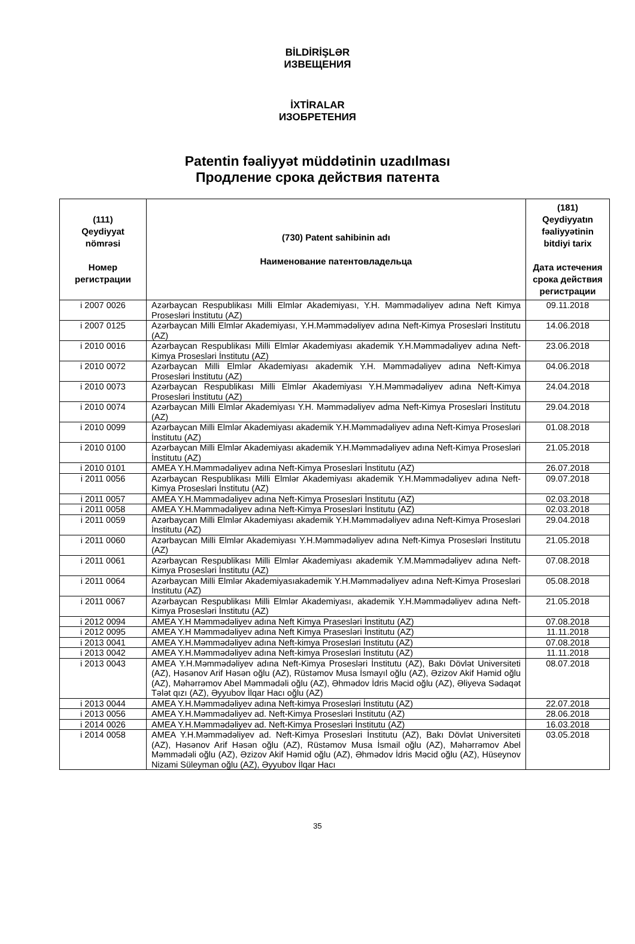BİLDİRİŞLƏR
ИЗВЕЩЕНИЯ
İXTİRALAR
ИЗОБРЕТЕНИЯ
Patentin fəaliyyət müddətinin uzadılması
Продление срока действия патента
| (111) Qeydiyyat nömrəsi Номер регистрации | (730) Patent sahibinin adı Наименование патентовладельца | (181) Qeydiyyatın fəaliyyətinin bitdiyi tarix Дата истечения срока действия регистрации |
| --- | --- | --- |
| i 2007 0026 | Azərbaycan Respublikası Milli Elmlər Akademiyası, Y.H. Məmmədəliyev adına Neft Kimya Prosesləri İnstitutu (AZ) | 09.11.2018 |
| i 2007 0125 | Azərbaycan Milli Elmlər Akademiyası, Y.H.Məmmədəliyev adına Neft-Kimya Prosesləri İnstitutu (AZ) | 14.06.2018 |
| i 2010 0016 | Azərbaycan Respublikası Milli Elmlər Akademiyası akademik Y.H.Məmmədəliyev adına Neft-Kimya Prosesləri İnstitutu (AZ) | 23.06.2018 |
| i 2010 0072 | Azərbaycan Milli Elmlər Akademiyası akademik Y.H. Məmmədəliyev adına Neft-Kimya Prosesləri İnstitutu (AZ) | 04.06.2018 |
| i 2010 0073 | Azərbaycan Respublikası Milli Elmlər Akademiyası Y.H.Məmmədəliyev adına Neft-Kimya Prosesləri İnstitutu (AZ) | 24.04.2018 |
| i 2010 0074 | Azərbaycan Milli Elmlər Akademiyası Y.H. Məmmədəliyev adma Neft-Kimya Prosesləri İnstitutu (AZ) | 29.04.2018 |
| i 2010 0099 | Azərbaycan Milli Elmlər Akademiyası akademik Y.H.Məmmədəliyev adına Neft-Kimya Prosesləri İnstitutu (AZ) | 01.08.2018 |
| i 2010 0100 | Azərbaycan Milli Elmlər Akademiyası akademik Y.H.Məmmədəliyev adına Neft-Kimya Prosesləri İnstitutu (AZ) | 21.05.2018 |
| i 2010 0101 | AMEA Y.H.Məmmədəliyev adına Neft-Kimya Prosesləri İnstitutu (AZ) | 26.07.2018 |
| i 2011 0056 | Azərbaycan Respublikası Milli Elmlər Akademiyası akademik Y.H.Məmmədəliyev adına Neft-Kimya Prosesləri İnstitutu (AZ) | 09.07.2018 |
| i 2011 0057 | AMEA Y.H.Məmmədəliyev adına Neft-Kimya Prosesləri İnstitutu (AZ) | 02.03.2018 |
| i 2011 0058 | AMEA Y.H.Məmmədəliyev adına Neft-Kimya Prosesləri İnstitutu (AZ) | 02.03.2018 |
| i 2011 0059 | Azərbaycan Milli Elmlər Akademiyası akademik Y.H.Məmmədəliyev adına Neft-Kimya Prosesləri İnstitutu (AZ) | 29.04.2018 |
| i 2011 0060 | Azərbaycan Milli Elmlər Akademiyası Y.H.Məmmədəliyev adına Neft-Kimya Prosesləri İnstitutu (AZ) | 21.05.2018 |
| i 2011 0061 | Azərbaycan Respublikası Milli Elmlər Akademiyası akademik Y.M.Məmmədəliyev adına Neft-Kimya Prosesləri İnstitutu (AZ) | 07.08.2018 |
| i 2011 0064 | Azərbaycan Milli Elmlər Akademiyasıakademik Y.H.Məmmədəliyev adına Neft-Kimya Prosesləri İnstitutu (AZ) | 05.08.2018 |
| i 2011 0067 | Azərbaycan Respublikası Milli Elmlər Akademiyası, akademik Y.H.Məmmədəliyev adına Neft-Kimya Prosesləri İnstitutu (AZ) | 21.05.2018 |
| i 2012 0094 | AMEA Y.H Məmmədəliyev adına Neft Kimya Prasesləri İnstitutu (AZ) | 07.08.2018 |
| i 2012 0095 | AMEA Y.H Məmmədəliyev adına Neft Kimya Prasesləri İnstitutu (AZ) | 11.11.2018 |
| i 2013 0041 | AMEA Y.H.Məmmədəliyev adına Neft-kimya Prosesləri İnstitutu (AZ) | 07.08.2018 |
| i 2013 0042 | AMEA Y.H.Məmmədəliyev adına Neft-kimya Prosesləri İnstitutu (AZ) | 11.11.2018 |
| i 2013 0043 | AMEA Y.H.Məmmədəliyev adına Neft-Kimya Prosesləri İnstitutu (AZ), Bakı Dövlət Universiteti (AZ), Həsənov Arif Həsən oğlu (AZ), Rüstəmov Musa İsmayıl oğlu (AZ), Əzizov Akif Həmid oğlu (AZ), Məhərrəmov Abel Məmmədəli oğlu (AZ), Əhmədov İdris Məcid oğlu (AZ), Əliyeva Sədaqət Tələt qızı (AZ), Əyyubov İlqar Hacı oğlu (AZ) | 08.07.2018 |
| i 2013 0044 | AMEA Y.H.Məmmədəliyev adına Neft-kimya Prosesləri İnstitutu (AZ) | 22.07.2018 |
| i 2013 0056 | AMEA Y.H.Məmmədəliyev ad. Neft-Kimya Prosesləri İnstitutu (AZ) | 28.06.2018 |
| i 2014 0026 | AMEA Y.H.Məmmədəliyev ad. Neft-Kimya Prosesləri İnstitutu (AZ) | 16.03.2018 |
| i 2014 0058 | AMEA Y.H.Məmmədəliyev ad. Neft-Kimya Prosesləri İnstitutu (AZ), Bakı Dövlət Universiteti (AZ), Həsənov Arif Həsən oğlu (AZ), Rüstəmov Musa İsmail oğlu (AZ), Məhərrəmov Abel Məmmədəli oğlu (AZ), Əzizov Akif Həmid oğlu (AZ), Əhmədov İdris Məcid oğlu (AZ), Hüseynov Nizami Süleyman oğlu (AZ), Əyyubov İlqar Hacı | 03.05.2018 |
35